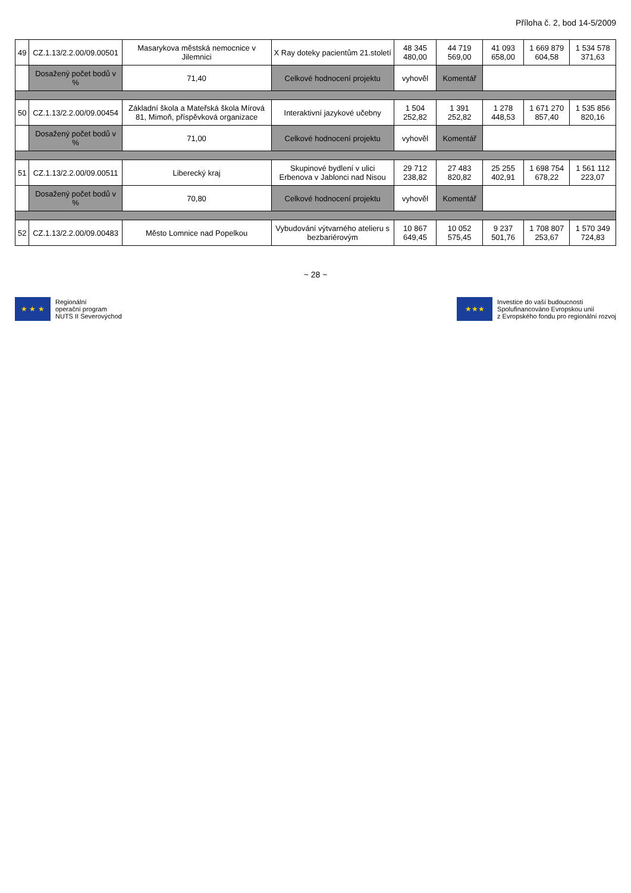Příloha č. 2, bod 14-5/2009
| 49 | CZ.1.13/2.2.00/09.00501 | Masarykova městská nemocnice v Jilemnici | X Ray doteky pacientům 21.století | 48 345 480,00 | 44 719 569,00 | 41 093 658,00 | 1 669 879 604,58 | 1 534 578 371,63 |
| | Dosažený počet bodů v % | 71,40 | Celkové hodnocení projektu | vyhověl | Komentář | | | |
| 50 | CZ.1.13/2.2.00/09.00454 | Základní škola a Mateřská škola Mírová 81, Mimoň, příspěvková organizace | Interaktivní jazykové učebny | 1 504 252,82 | 1 391 252,82 | 1 278 448,53 | 1 671 270 857,40 | 1 535 856 820,16 |
| | Dosažený počet bodů v % | 71,00 | Celkové hodnocení projektu | vyhověl | Komentář | | | |
| 51 | CZ.1.13/2.2.00/09.00511 | Liberecký kraj | Skupinové bydlení v ulici Erbenova v Jablonci nad Nisou | 29 712 238,82 | 27 483 820,82 | 25 255 402,91 | 1 698 754 678,22 | 1 561 112 223,07 |
| | Dosažený počet bodů v % | 70,80 | Celkové hodnocení projektu | vyhověl | Komentář | | | |
| 52 | CZ.1.13/2.2.00/09.00483 | Město Lomnice nad Popelkou | Vybudování výtvarného atelieru s bezbariérovým | 10 867 649,45 | 10 052 575,45 | 9 237 501,76 | 1 708 807 253,67 | 1 570 349 724,83 |
~ 28 ~
★ ★ ★
Regionální
operační program
NUTS II Severovýchod
★★★
Investice do vaší budoucnosti
Spolufinancováno Evropskou unií
z Evropského fondu pro regionální rozvoj